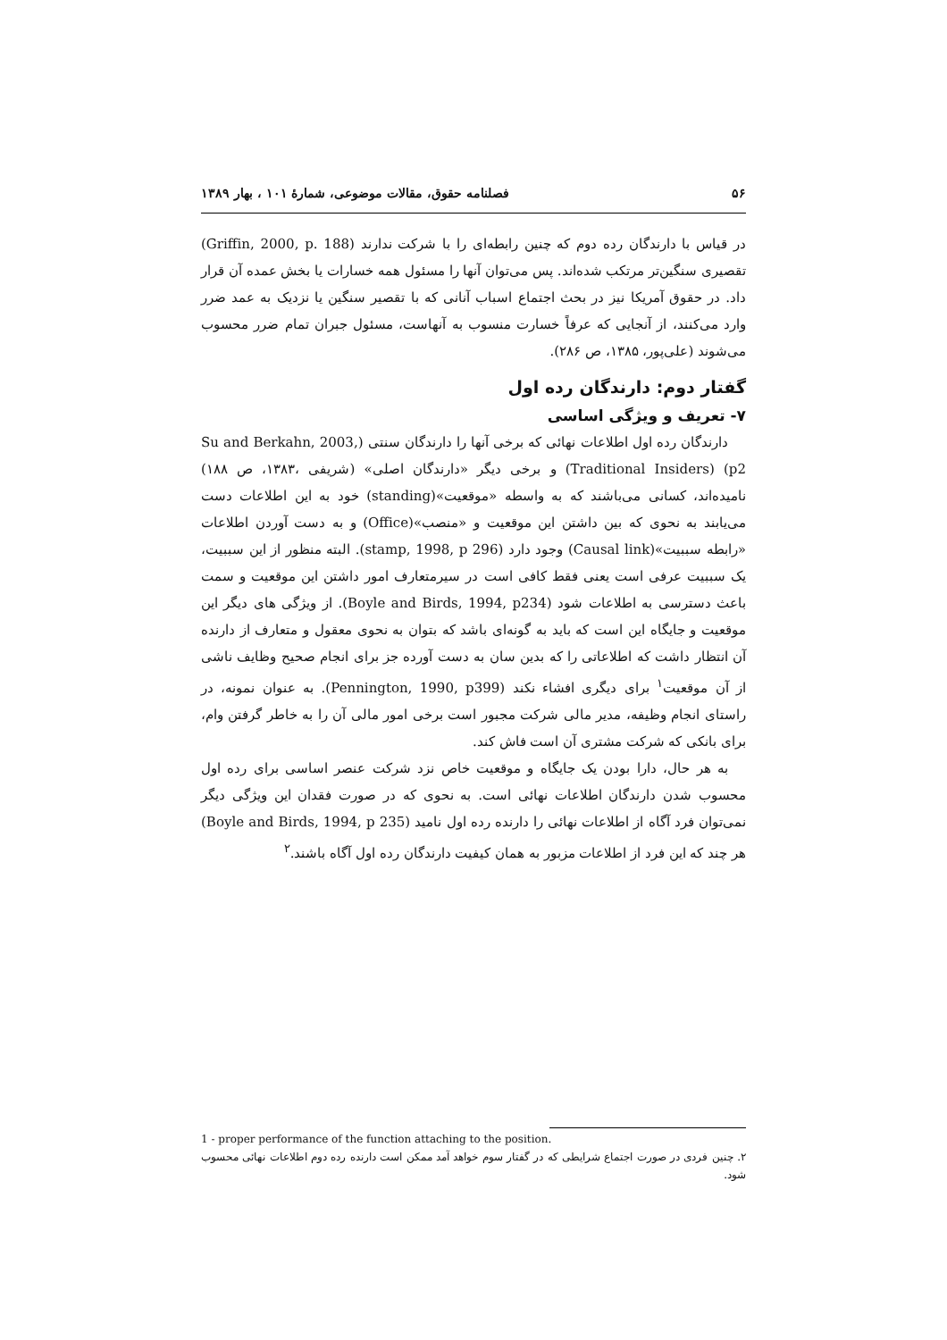۵۶ فصلنامه حقوق، مقالات موضوعی، شمارهٔ ۱۰۱ ، بهار ۱۳۸۹
در قیاس با دارندگان رده دوم که چنین رابطه‌ای را با شرکت ندارند (Griffin, 2000, p. 188) تقصیری سنگین‌تر مرتکب شده‌اند. پس می‌توان آنها را مسئول همه خسارات یا بخش عمده آن قرار داد. در حقوق آمریکا نیز در بحث اجتماع اسباب آنانی که با تقصیر سنگین یا نزدیک به عمد ضرر وارد می‌کنند، از آنجایی که عرفاً خسارت منسوب به آنهاست، مسئول جبران تمام ضرر محسوب می‌شوند (علی‌پور، ۱۳۸۵، ص ۲۸۶).
گفتار دوم: دارندگان رده اول
۷- تعریف و ویژگی اساسی
دارندگان رده اول اطلاعات نهائی که برخی آنها را دارندگان سنتی (Su and Berkahn, 2003, p2) (Traditional Insiders) و برخی دیگر «دارندگان اصلی» (شریفی ،۱۳۸۳، ص ۱۸۸) نامیده‌اند، کسانی می‌باشند که به واسطه «موقعیت»(standing) خود به این اطلاعات دست می‌یابند به نحوی که بین داشتن این موقعیت و «منصب»(Office) و به دست آوردن اطلاعات «رابطه سببیت»(Causal link) وجود دارد (stamp, 1998, p 296). البته منظور از این سببیت، یک سببیت عرفی است یعنی فقط کافی است در سیرمتعارف امور داشتن این موقعیت و سمت باعث دسترسی به اطلاعات شود (Boyle and Birds, 1994, p234). از ویژگی های دیگر این موقعیت و جایگاه این است که باید به گونه‌ای باشد که بتوان به نحوی معقول و متعارف از دارنده آن انتظار داشت که اطلاعاتی را که بدین سان به دست آورده جز برای انجام صحیح وظایف ناشی از آن موقعیت<sup>۱</sup> برای دیگری افشاء نکند (Pennington, 1990, p399). به عنوان نمونه، در راستای انجام وظیفه، مدیر مالی شرکت مجبور است برخی امور مالی آن را به خاطر گرفتن وام، برای بانکی که شرکت مشتری آن است فاش کند.
به هر حال، دارا بودن یک جایگاه و موقعیت خاص نزد شرکت عنصر اساسی برای رده اول محسوب شدن دارندگان اطلاعات نهائی است. به نحوی که در صورت فقدان این ویژگی دیگر نمی‌توان فرد آگاه از اطلاعات نهائی را دارنده رده اول نامید (Boyle and Birds, 1994, p 235) هر چند که این فرد از اطلاعات مزبور به همان کیفیت دارندگان رده اول آگاه باشند.<sup>۲</sup>
1 - proper performance of the function attaching to the position.
۲. چنین فردی در صورت اجتماع شرایطی که در گفتار سوم خواهد آمد ممکن است دارنده رده دوم اطلاعات نهائی محسوب شود.